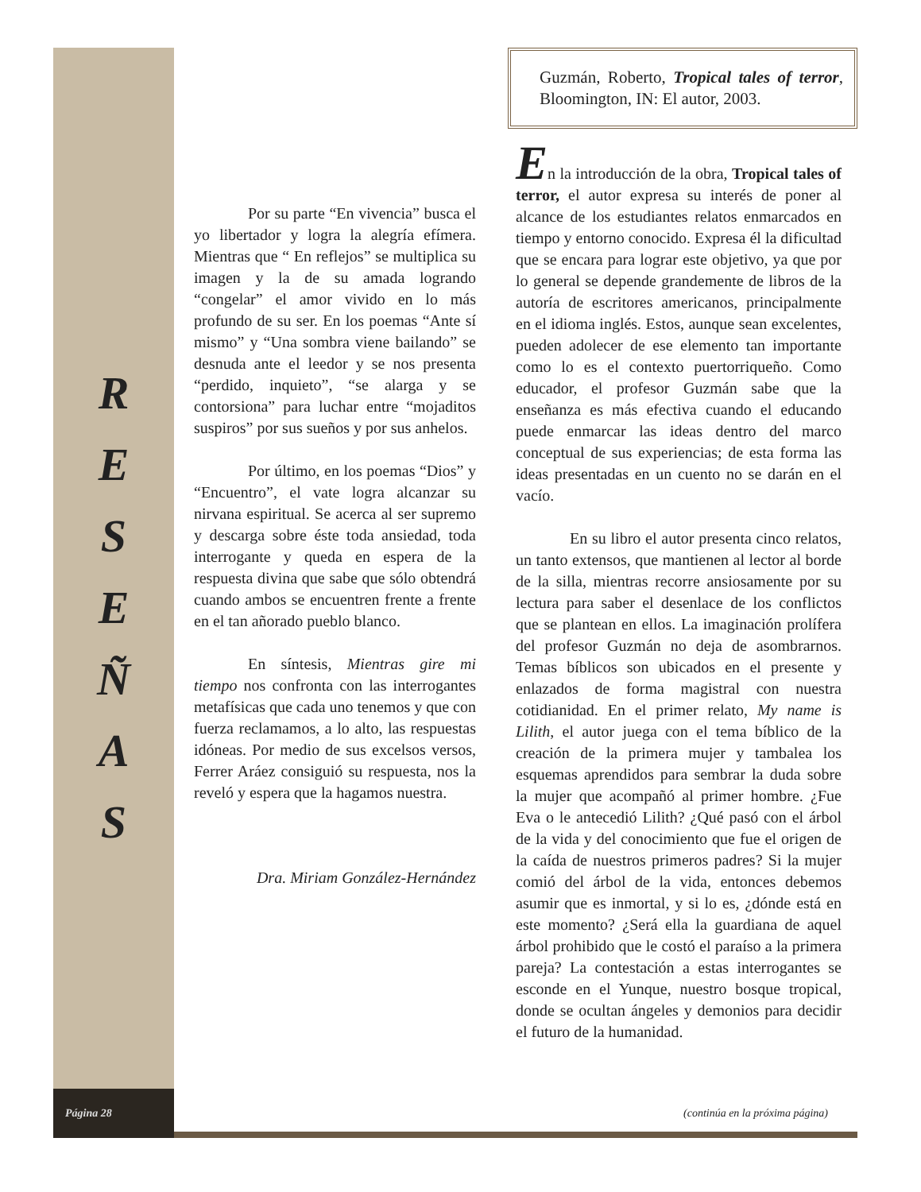R
E
S
E
Ñ
A
S
Por su parte “En vivencia” busca el yo libertador y logra la alegría efímera. Mientras que “ En reflejos” se multiplica su imagen y la de su amada logrando “congelar” el amor vivido en lo más profundo de su ser. En los poemas “Ante sí mismo” y “Una sombra viene bailando” se desnuda ante el leedor y se nos presenta “perdido, inquieto”, “se alarga y se contorsiona” para luchar entre “mojaditos suspiros” por sus sueños y por sus anhelos.
Por último, en los poemas “Dios” y “Encuentro”, el vate logra alcanzar su nirvana espiritual. Se acerca al ser supremo y descarga sobre éste toda ansiedad, toda interrogante y queda en espera de la respuesta divina que sabe que sólo obtendrá cuando ambos se encuentren frente a frente en el tan añorado pueblo blanco.
En síntesis, Mientras gire mi tiempo nos confronta con las interrogantes metafísicas que cada uno tenemos y que con fuerza reclamamos, a lo alto, las respuestas idóneas. Por medio de sus excelsos versos, Ferrer Aráez consiguió su respuesta, nos la reveló y espera que la hagamos nuestra.
Dra. Miriam González-Hernández
Guzmán, Roberto, Tropical tales of terror, Bloomington, IN: El autor, 2003.
En la introducción de la obra, Tropical tales of terror, el autor expresa su interés de poner al alcance de los estudiantes relatos enmarcados en tiempo y entorno conocido. Expresa él la dificultad que se encara para lograr este objetivo, ya que por lo general se depende grandemente de libros de la autoría de escritores americanos, principalmente en el idioma inglés. Estos, aunque sean excelentes, pueden adolecer de ese elemento tan importante como lo es el contexto puertorriqueño. Como educador, el profesor Guzmán sabe que la enseñanza es más efectiva cuando el educando puede enmarcar las ideas dentro del marco conceptual de sus experiencias; de esta forma las ideas presentadas en un cuento no se darán en el vacío.
En su libro el autor presenta cinco relatos, un tanto extensos, que mantienen al lector al borde de la silla, mientras recorre ansiosamente por su lectura para saber el desenlace de los conflictos que se plantean en ellos. La imaginación prolífera del profesor Guzmán no deja de asombrarnos. Temas bíblicos son ubicados en el presente y enlazados de forma magistral con nuestra cotidianidad. En el primer relato, My name is Lilith, el autor juega con el tema bíblico de la creación de la primera mujer y tambalea los esquemas aprendidos para sembrar la duda sobre la mujer que acompañó al primer hombre. ¿Fue Eva o le antecedió Lilith? ¿Qué pasó con el árbol de la vida y del conocimiento que fue el origen de la caída de nuestros primeros padres? Si la mujer comió del árbol de la vida, entonces debemos asumir que es inmortal, y si lo es, ¿dónde está en este momento? ¿Será ella la guardiana de aquel árbol prohibido que le costó el paraíso a la primera pareja? La contestación a estas interrogantes se esconde en el Yunque, nuestro bosque tropical, donde se ocultan ángeles y demonios para decidir el futuro de la humanidad.
Página 28
(continúa en la próxima página)